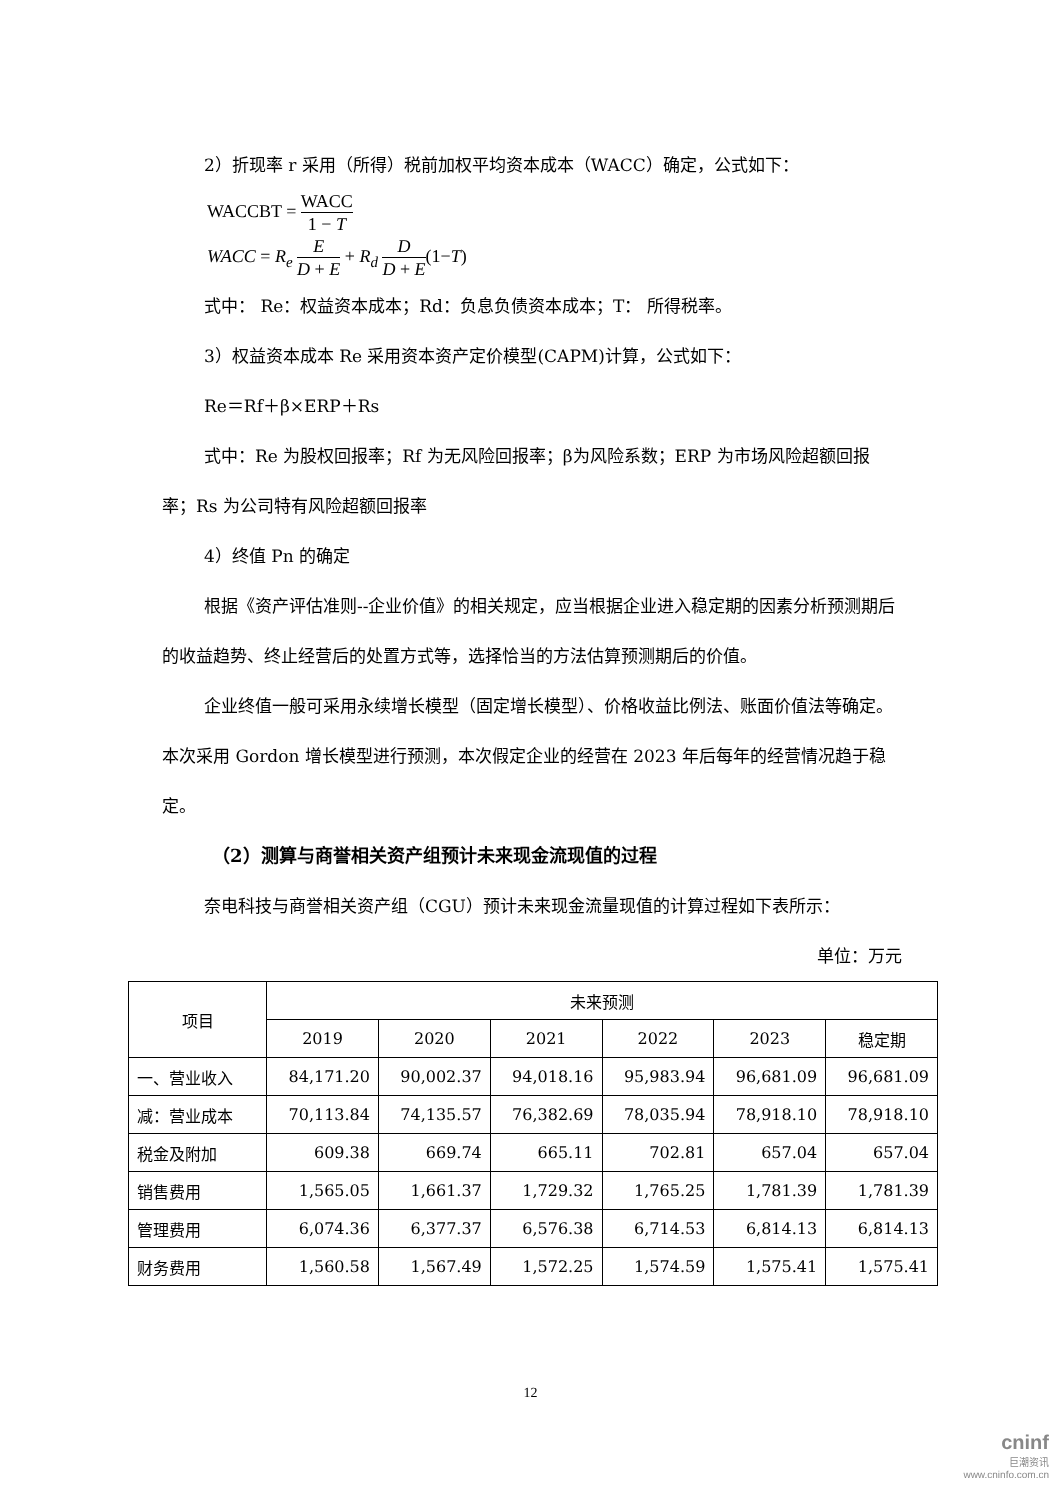2）折现率 r 采用（所得）税前加权平均资本成本（WACC）确定，公式如下：
WACCBT = WACC 1 − T
WACC = R<sub>e</sub> E D + E + R<sub>d</sub> D D + E(1−T)
式中： Re：权益资本成本；Rd：负息负债资本成本；T： 所得税率。
3）权益资本成本 Re 采用资本资产定价模型(CAPM)计算，公式如下：
Re＝Rf＋β×ERP＋Rs
式中：Re 为股权回报率；Rf 为无风险回报率；β为风险系数；ERP 为市场风险超额回报率；Rs 为公司特有风险超额回报率
4）终值 Pn 的确定
根据《资产评估准则--企业价值》的相关规定，应当根据企业进入稳定期的因素分析预测期后的收益趋势、终止经营后的处置方式等，选择恰当的方法估算预测期后的价值。
企业终值一般可采用永续增长模型（固定增长模型）、价格收益比例法、账面价值法等确定。本次采用 Gordon 增长模型进行预测，本次假定企业的经营在 2023 年后每年的经营情况趋于稳定。
（2）测算与商誉相关资产组预计未来现金流现值的过程
奈电科技与商誉相关资产组（CGU）预计未来现金流量现值的计算过程如下表所示：
单位：万元
| 项目 | 未来预测 | | | | | |
| --- | --- | --- | --- | --- | --- | --- |
| | 2019 | 2020 | 2021 | 2022 | 2023 | 稳定期 |
| 一、营业收入 | 84,171.20 | 90,002.37 | 94,018.16 | 95,983.94 | 96,681.09 | 96,681.09 |
| 减：营业成本 | 70,113.84 | 74,135.57 | 76,382.69 | 78,035.94 | 78,918.10 | 78,918.10 |
| 税金及附加 | 609.38 | 669.74 | 665.11 | 702.81 | 657.04 | 657.04 |
| 销售费用 | 1,565.05 | 1,661.37 | 1,729.32 | 1,765.25 | 1,781.39 | 1,781.39 |
| 管理费用 | 6,074.36 | 6,377.37 | 6,576.38 | 6,714.53 | 6,814.13 | 6,814.13 |
| 财务费用 | 1,560.58 | 1,567.49 | 1,572.25 | 1,574.59 | 1,575.41 | 1,575.41 |
12
cninf
巨潮资讯
www.cninfo.com.cn